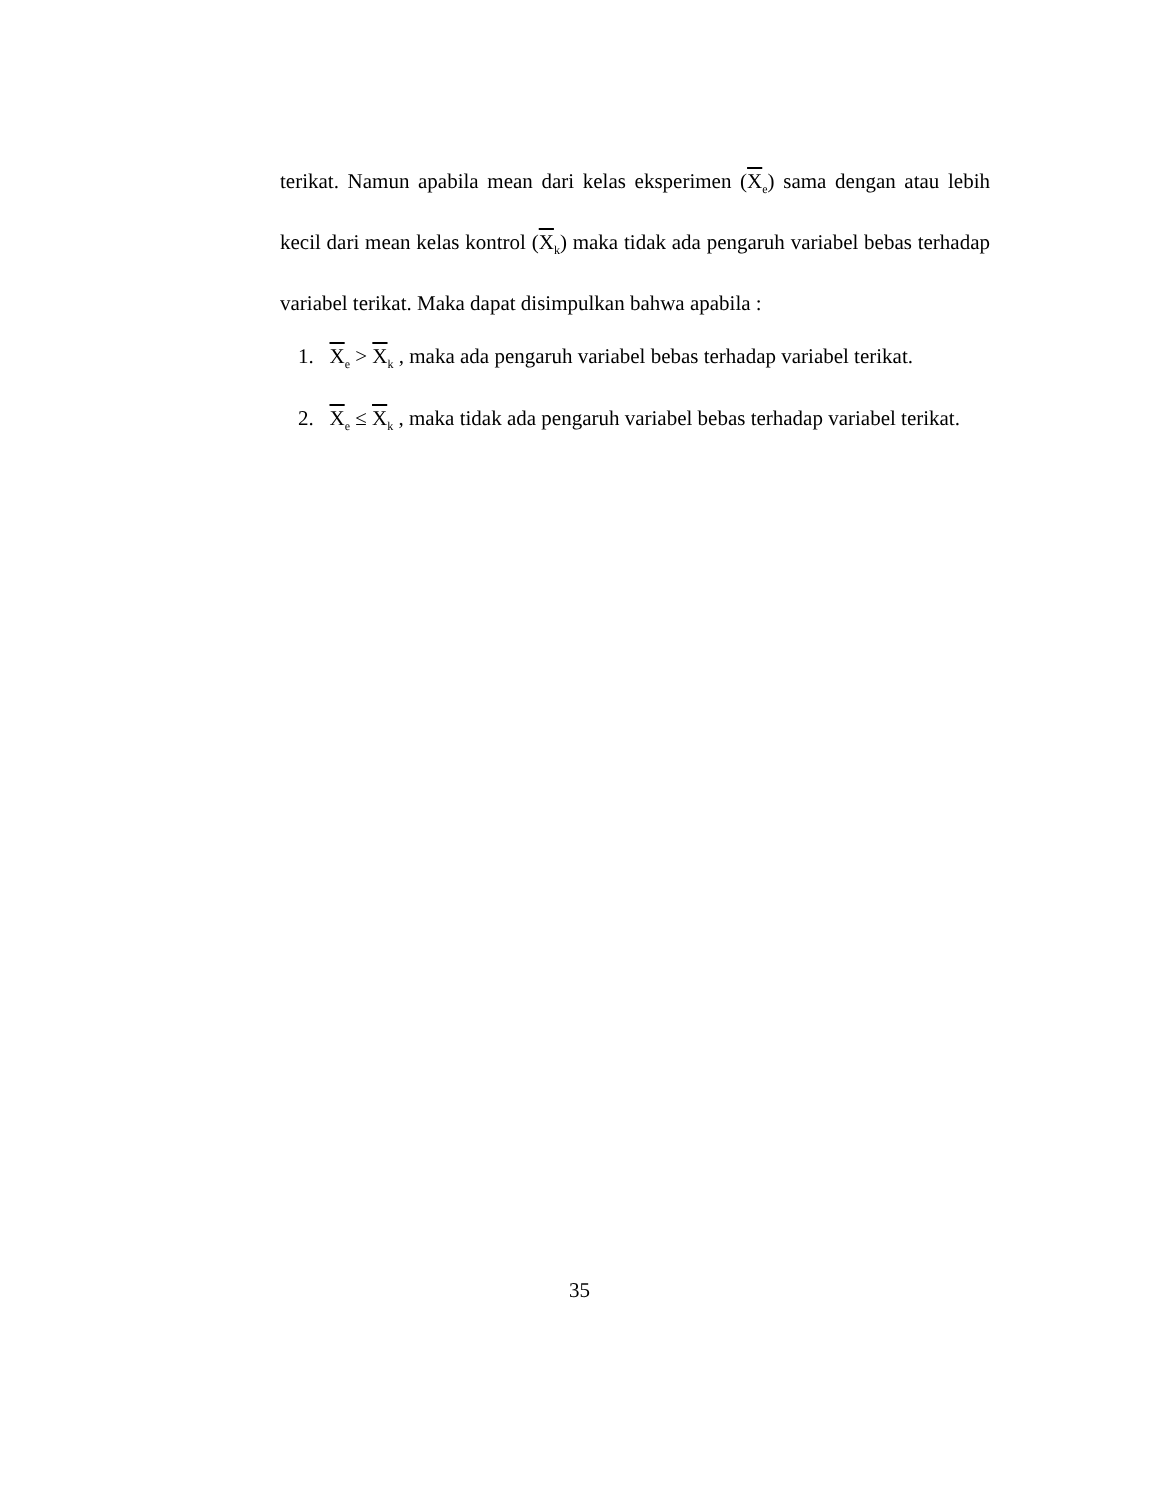terikat. Namun apabila mean dari kelas eksperimen (X<sub>e</sub>) sama dengan atau lebih kecil dari mean kelas kontrol (X<sub>k</sub>) maka tidak ada pengaruh variabel bebas terhadap variabel terikat. Maka dapat disimpulkan bahwa apabila :
1. X<sub>e</sub> > X<sub>k</sub> , maka ada pengaruh variabel bebas terhadap variabel terikat.
2. X<sub>e</sub> ≤ X<sub>k</sub> , maka tidak ada pengaruh variabel bebas terhadap variabel terikat.
35